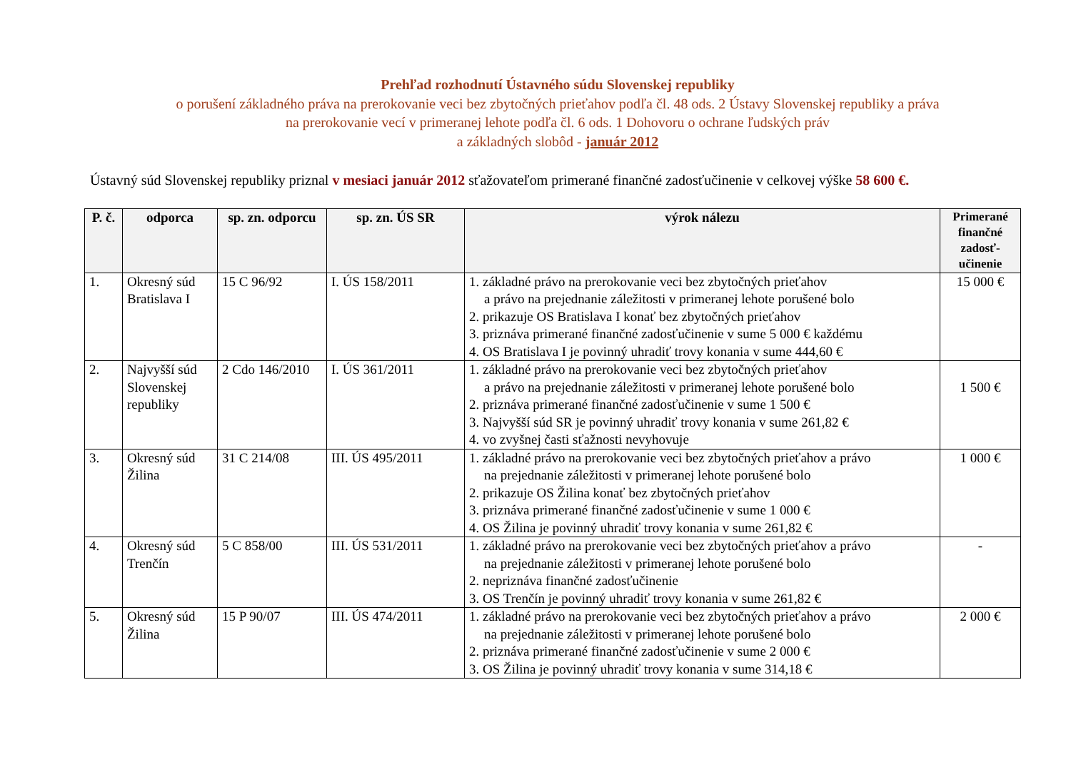Prehľad rozhodnutí Ústavného súdu Slovenskej republiky
o porušení základného práva na prerokovanie veci bez zbytočných prieťahov podľa čl. 48 ods. 2 Ústavy Slovenskej republiky a práva
na prerokovanie vecí v primeranej lehote podľa čl. 6 ods. 1 Dohovoru o ochrane ľudských práv
a základných slobôd - január 2012
Ústavný súd Slovenskej republiky priznal v mesiaci január 2012 sťažovateľom primerané finančné zadosťučinenie v celkovej výške 58 600 €.
| P. č. | odporca | sp. zn. odporcu | sp. zn. ÚS SR | výrok nálezu | Primerané finančné zadosť-učinenie |
| --- | --- | --- | --- | --- | --- |
| 1. | Okresný súd Bratislava I | 15 C 96/92 | I. ÚS 158/2011 | 1. základné právo na prerokovanie veci bez zbytočných prieťahov a právo na prejednanie záležitosti v primeranej lehote porušené bolo 2. prikazuje OS Bratislava I konať bez zbytočných prieťahov 3. priznáva primerané finančné zadosťučinenie v sume 5 000 € každému 4. OS Bratislava I je povinný uhradiť trovy konania v sume 444,60 € | 15 000 € |
| 2. | Najvyšší súd Slovenskej republiky | 2 Cdo 146/2010 | I. ÚS 361/2011 | 1. základné právo na prerokovanie veci bez zbytočných prieťahov a právo na prejednanie záležitosti v primeranej lehote porušené bolo 2. priznáva primerané finančné zadosťučinenie v sume 1 500 € 3. Najvyšší súd SR je povinný uhradiť trovy konania v sume 261,82 € 4. vo zvyšnej časti sťažnosti nevyhovuje | 1 500 € |
| 3. | Okresný súd Žilina | 31 C 214/08 | III. ÚS 495/2011 | 1. základné právo na prerokovanie veci bez zbytočných prieťahov a právo na prejednanie záležitosti v primeranej lehote porušené bolo 2. prikazuje OS Žilina konať bez zbytočných prieťahov 3. priznáva primerané finančné zadosťučinenie v sume 1 000 € 4. OS Žilina je povinný uhradiť trovy konania v sume 261,82 € | 1 000 € |
| 4. | Okresný súd Trenčín | 5 C 858/00 | III. ÚS 531/2011 | 1. základné právo na prerokovanie veci bez zbytočných prieťahov a právo na prejednanie záležitosti v primeranej lehote porušené bolo 2. nepriznáva finančné zadosťučinenie 3. OS Trenčín je povinný uhradiť trovy konania v sume 261,82 € | - |
| 5. | Okresný súd Žilina | 15 P 90/07 | III. ÚS 474/2011 | 1. základné právo na prerokovanie veci bez zbytočných prieťahov a právo na prejednanie záležitosti v primeranej lehote porušené bolo 2. priznáva primerané finančné zadosťučinenie v sume 2 000 € 3. OS Žilina je povinný uhradiť trovy konania v sume 314,18 € | 2 000 € |